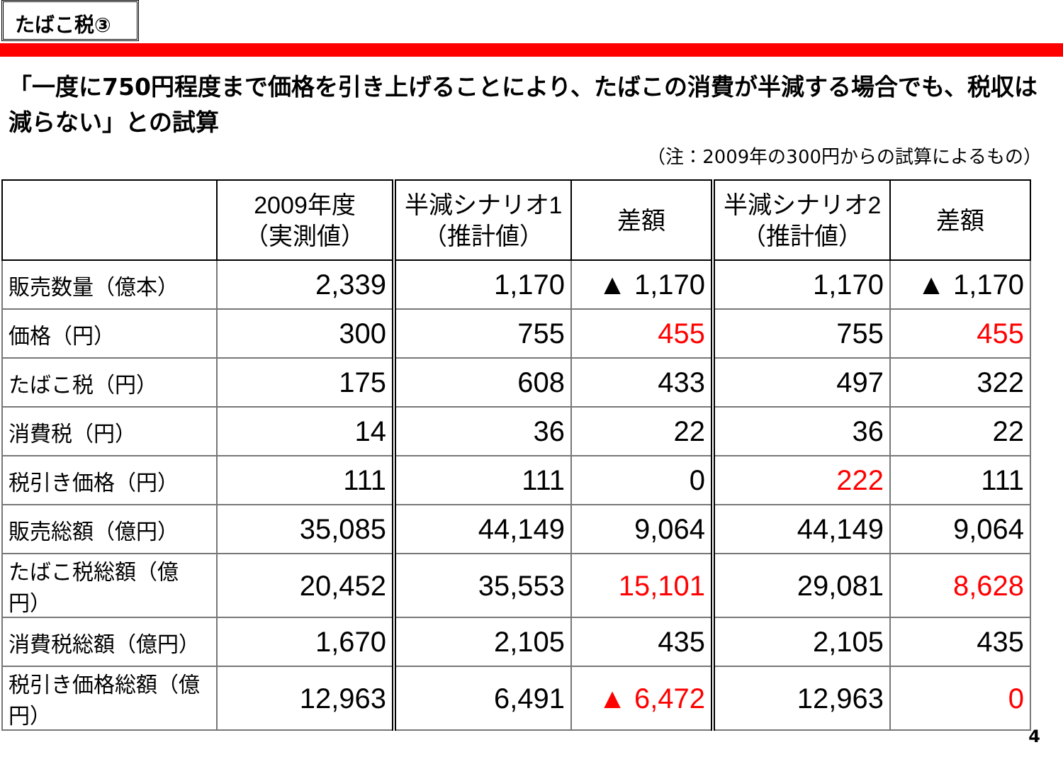たばこ税③
「一度に750円程度まで価格を引き上げることにより、たばこの消費が半減する場合でも、税収は減らない」との試算
（注：2009年の300円からの試算によるもの）
| | 2009年度 （実測値） | 半減シナリオ1 （推計値） | 差額 | 半減シナリオ2 （推計値） | 差額 |
| --- | --- | --- | --- | --- | --- |
| 販売数量（億本） | 2,339 | 1,170 | ▲ 1,170 | 1,170 | ▲ 1,170 |
| 価格（円） | 300 | 755 | 455 | 755 | 455 |
| たばこ税（円） | 175 | 608 | 433 | 497 | 322 |
| 消費税（円） | 14 | 36 | 22 | 36 | 22 |
| 税引き価格（円） | 111 | 111 | 0 | 222 | 111 |
| 販売総額（億円） | 35,085 | 44,149 | 9,064 | 44,149 | 9,064 |
| たばこ税総額（億円） | 20,452 | 35,553 | 15,101 | 29,081 | 8,628 |
| 消費税総額（億円） | 1,670 | 2,105 | 435 | 2,105 | 435 |
| 税引き価格総額（億円） | 12,963 | 6,491 | ▲ 6,472 | 12,963 | 0 |
4